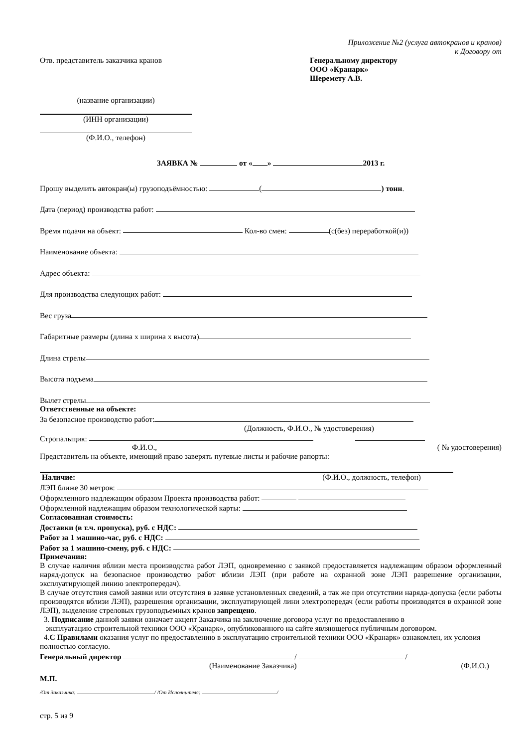Приложение №2 (услуга автокранов и кранов)
к Договору от
Отв. представитель заказчика кранов
Генеральному директору
ООО «Кранарк»
Шеремету А.В.
(название организации)
(ИНН организации)
(Ф.И.О., телефон)
ЗАЯВКА № от « » 2013 г.
Прошу выделить автокран(ы) грузоподъёмностью: ( ) тонн.
Дата (период) производства работ:
Время подачи на объект: Кол-во смен: (с(без) переработкой(и))
Наименование объекта:
Адрес объекта:
Для производства следующих работ:
Вес груза
Габаритные размеры (длина х ширина х высота)
Длина стрелы
Высота подъема
Вылет стрелы
Ответственные на объекте:
За безопасное производство работ:
(Должность, Ф.И.О., № удостоверения)
Стропальщик:
Ф.И.О., ( № удостоверения)
Представитель на объекте, имеющий право заверять путевые листы и рабочие рапорты:
Наличие: (Ф.И.О., должность, телефон)
ЛЭП ближе 30 метров:
Оформленного надлежащим образом Проекта производства работ:
Оформленной надлежащим образом технологической карты:
Согласованная стоимость:
Доставки (в т.ч. пропуска), руб. с НДС:
Работ за 1 машино-час, руб. с НДС:
Работ за 1 машино-смену, руб. с НДС:
Примечания:
В случае наличия вблизи места производства работ ЛЭП, одновременно с заявкой предоставляется надлежащим образом оформленный наряд-допуск на безопасное производство работ вблизи ЛЭП (при работе на охранной зоне ЛЭП разрешение организации, эксплуатирующей линию электропередач).
В случае отсутствия самой заявки или отсутствия в заявке установленных сведений, а так же при отсутствии наряда-допуска (если работы производятся вблизи ЛЭП), разрешения организации, эксплуатирующей лини электропередач (если работы производятся в охранной зоне ЛЭП), выделение стреловых грузоподъемных кранов запрещено.
3. Подписание данной заявки означает акцепт Заказчика на заключение договора услуг по предоставлению в
эксплуатацию строительной техники ООО «Кранарк», опубликованного на сайте являющегося публичным договором.
4.С Правилами оказания услуг по предоставлению в эксплуатацию строительной техники ООО «Кранарк» ознакомлен, их условия полностью согласую.
Генеральный директор / /
(Наименование Заказчика) (Ф.И.О.)
М.П.
/От Заказчика: / /От Исполнителя: /
стр. 5 из 9